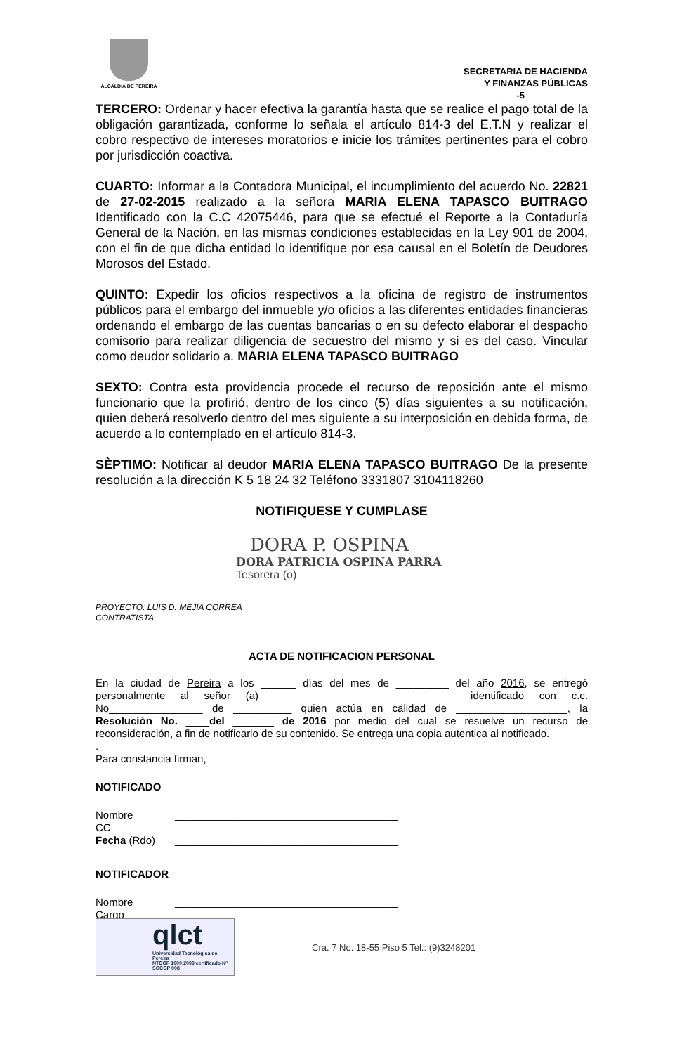ALCALDIA DE PEREIRA
SECRETARIA DE HACIENDA
Y FINANZAS PÚBLICAS
-5
TERCERO: Ordenar y hacer efectiva la garantía hasta que se realice el pago total de la obligación garantizada, conforme lo señala el artículo 814-3 del E.T.N y realizar el cobro respectivo de intereses moratorios e inicie los trámites pertinentes para el cobro por jurisdicción coactiva.
CUARTO: Informar a la Contadora Municipal, el incumplimiento del acuerdo No. 22821 de 27-02-2015 realizado a la señora MARIA ELENA TAPASCO BUITRAGO Identificado con la C.C 42075446, para que se efectué el Reporte a la Contaduría General de la Nación, en las mismas condiciones establecidas en la Ley 901 de 2004, con el fin de que dicha entidad lo identifique por esa causal en el Boletín de Deudores Morosos del Estado.
QUINTO: Expedir los oficios respectivos a la oficina de registro de instrumentos públicos para el embargo del inmueble y/o oficios a las diferentes entidades financieras ordenando el embargo de las cuentas bancarias o en su defecto elaborar el despacho comisorio para realizar diligencia de secuestro del mismo y si es del caso. Vincular como deudor solidario a. MARIA ELENA TAPASCO BUITRAGO
SEXTO: Contra esta providencia procede el recurso de reposición ante el mismo funcionario que la profirió, dentro de los cinco (5) días siguientes a su notificación, quien deberá resolverlo dentro del mes siguiente a su interposición en debida forma, de acuerdo a lo contemplado en el artículo 814-3.
SÈPTIMO: Notificar al deudor MARIA ELENA TAPASCO BUITRAGO De la presente resolución a la dirección K 5 18 24 32 Teléfono 3331807 3104118260
NOTIFIQUESE Y CUMPLASE
DORA P. OSPINA
DORA PATRICIA OSPINA PARRA
Tesorera (o)
PROYECTO: LUIS D. MEJIA CORREA
CONTRATISTA
ACTA DE NOTIFICACION PERSONAL
En la ciudad de Pereira a los ______ días del mes de _________ del año 2016, se entregó personalmente al señor (a) _______________________________ identificado con c.c. No________________ de __________ quien actúa en calidad de ___________________, la Resolución No. ____del _______ de 2016 por medio del cual se resuelve un recurso de reconsideración, a fin de notificarlo de su contenido. Se entrega una copia autentica al notificado.
.
Para constancia firman,
NOTIFICADO
Nombre ______________________________________
CC ______________________________________
Fecha (Rdo) ______________________________________
NOTIFICADOR
Nombre ______________________________________
Cargo ______________________________________
qlct
Universidad Tecnológica de Pereira
NTCGP 1000:2009 certificado Nº SGCGP 008
Cra. 7 No. 18-55 Piso 5 Tel.: (9)3248201